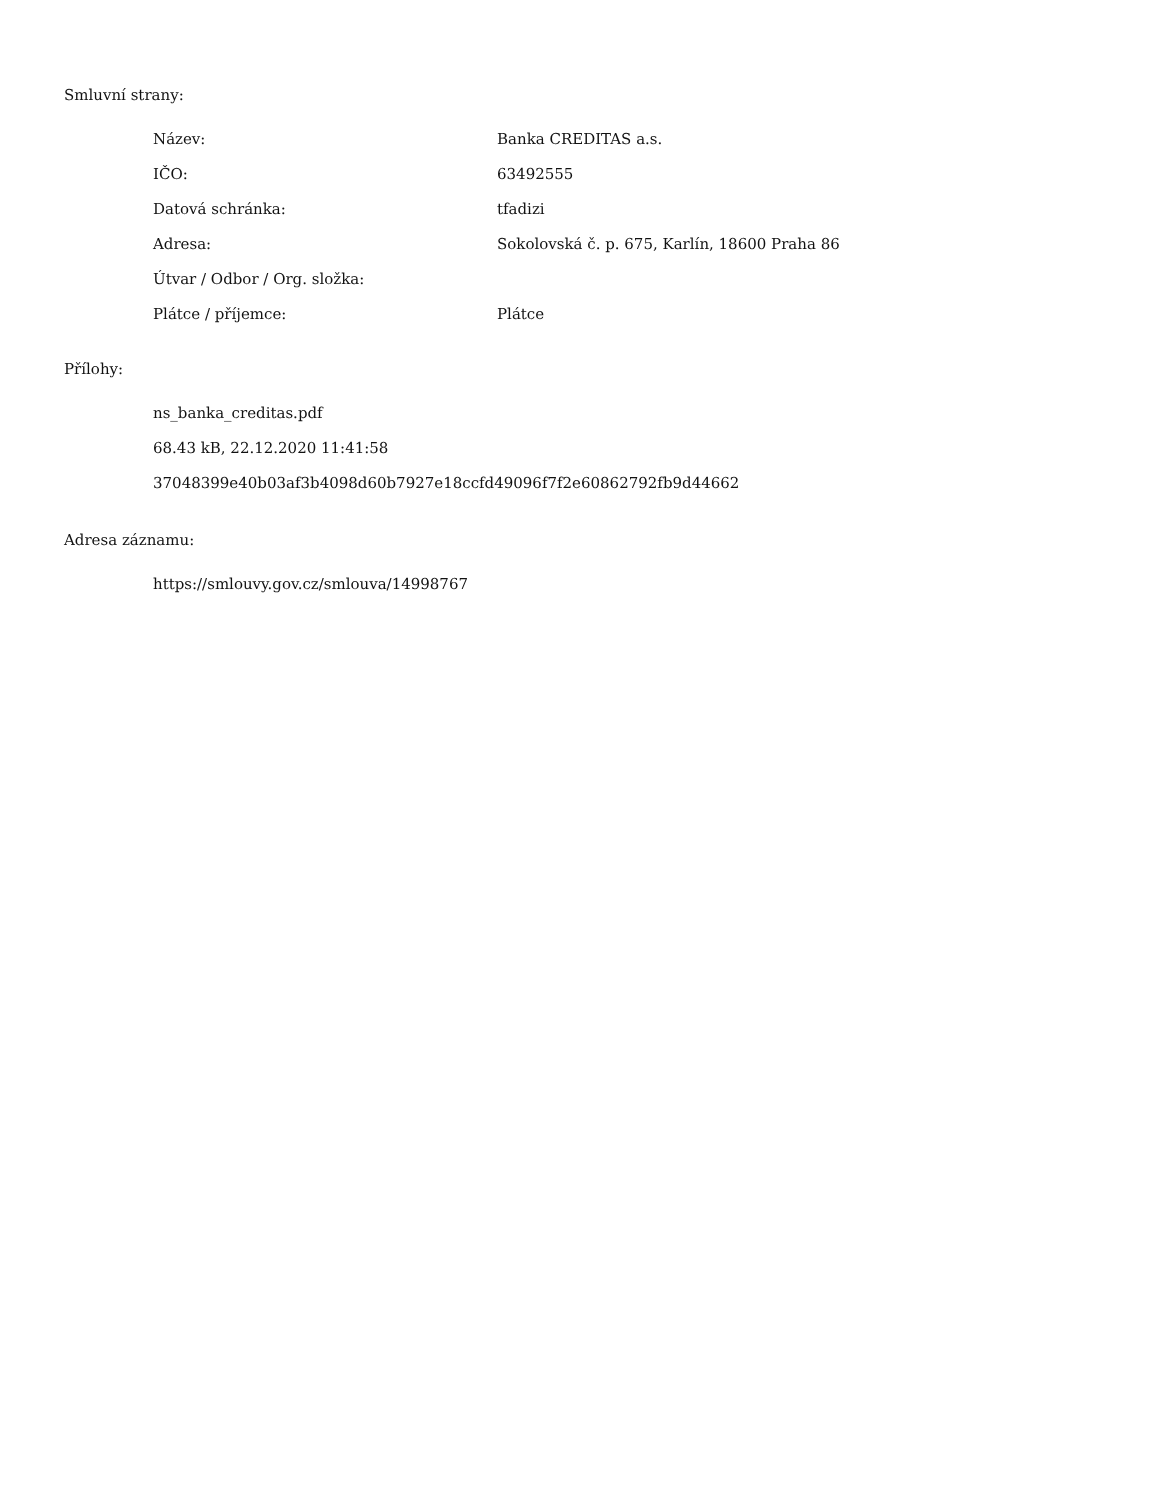Smluvní strany:
| Název: | Banka CREDITAS a.s. |
| IČO: | 63492555 |
| Datová schránka: | tfadizi |
| Adresa: | Sokolovská č. p. 675, Karlín, 18600 Praha 86 |
| Útvar / Odbor / Org. složka: | |
| Plátce / příjemce: | Plátce |
Přílohy:
ns_banka_creditas.pdf
68.43 kB, 22.12.2020 11:41:58
37048399e40b03af3b4098d60b7927e18ccfd49096f7f2e60862792fb9d44662
Adresa záznamu:
https://smlouvy.gov.cz/smlouva/14998767